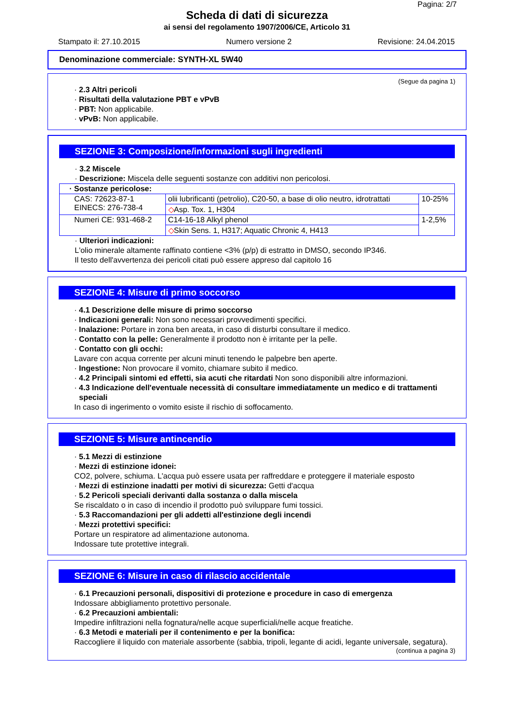Pagina: 2/7
Scheda di dati di sicurezza
ai sensi del regolamento 1907/2006/CE, Articolo 31
Stampato il: 27.10.2015 Numero versione 2 Revisione: 24.04.2015
Denominazione commerciale: SYNTH-XL 5W40
(Segue da pagina 1)
· 2.3 Altri pericoli
· Risultati della valutazione PBT e vPvB
· PBT: Non applicabile.
· vPvB: Non applicabile.
SEZIONE 3: Composizione/informazioni sugli ingredienti
· 3.2 Miscele
· Descrizione: Miscela delle seguenti sostanze con additivi non pericolosi.
| · Sostanze pericolose: | | |
| CAS: 72623-87-1 EINECS: 276-738-4 | olii lubrificanti (petrolio), C20-50, a base di olio neutro, idrotrattati | 10-25% |
| | ◇ Asp. Tox. 1, H304 | |
| Numeri CE: 931-468-2 | C14-16-18 Alkyl phenol | 1-2,5% |
| | ◇ Skin Sens. 1, H317; Aquatic Chronic 4, H413 | |
· Ulteriori indicazioni:
L'olio minerale altamente raffinato contiene <3% (p/p) di estratto in DMSO, secondo IP346.
Il testo dell'avvertenza dei pericoli citati può essere appreso dal capitolo 16
SEZIONE 4: Misure di primo soccorso
· 4.1 Descrizione delle misure di primo soccorso
· Indicazioni generali: Non sono necessari provvedimenti specifici.
· Inalazione: Portare in zona ben areata, in caso di disturbi consultare il medico.
· Contatto con la pelle: Generalmente il prodotto non è irritante per la pelle.
· Contatto con gli occhi:
Lavare con acqua corrente per alcuni minuti tenendo le palpebre ben aperte.
· Ingestione: Non provocare il vomito, chiamare subito il medico.
· 4.2 Principali sintomi ed effetti, sia acuti che ritardati Non sono disponibili altre informazioni.
· 4.3 Indicazione dell'eventuale necessità di consultare immediatamente un medico e di trattamenti speciali
In caso di ingerimento o vomito esiste il rischio di soffocamento.
SEZIONE 5: Misure antincendio
· 5.1 Mezzi di estinzione
· Mezzi di estinzione idonei:
CO2, polvere, schiuma. L'acqua può essere usata per raffreddare e proteggere il materiale esposto
· Mezzi di estinzione inadatti per motivi di sicurezza: Getti d'acqua
· 5.2 Pericoli speciali derivanti dalla sostanza o dalla miscela
Se riscaldato o in caso di incendio il prodotto può sviluppare fumi tossici.
· 5.3 Raccomandazioni per gli addetti all'estinzione degli incendi
· Mezzi protettivi specifici:
Portare un respiratore ad alimentazione autonoma.
Indossare tute protettive integrali.
SEZIONE 6: Misure in caso di rilascio accidentale
· 6.1 Precauzioni personali, dispositivi di protezione e procedure in caso di emergenza
Indossare abbigliamento protettivo personale.
· 6.2 Precauzioni ambientali:
Impedire infiltrazioni nella fognatura/nelle acque superficiali/nelle acque freatiche.
· 6.3 Metodi e materiali per il contenimento e per la bonifica:
Raccogliere il liquido con materiale assorbente (sabbia, tripoli, legante di acidi, legante universale, segatura).
(continua a pagina 3)